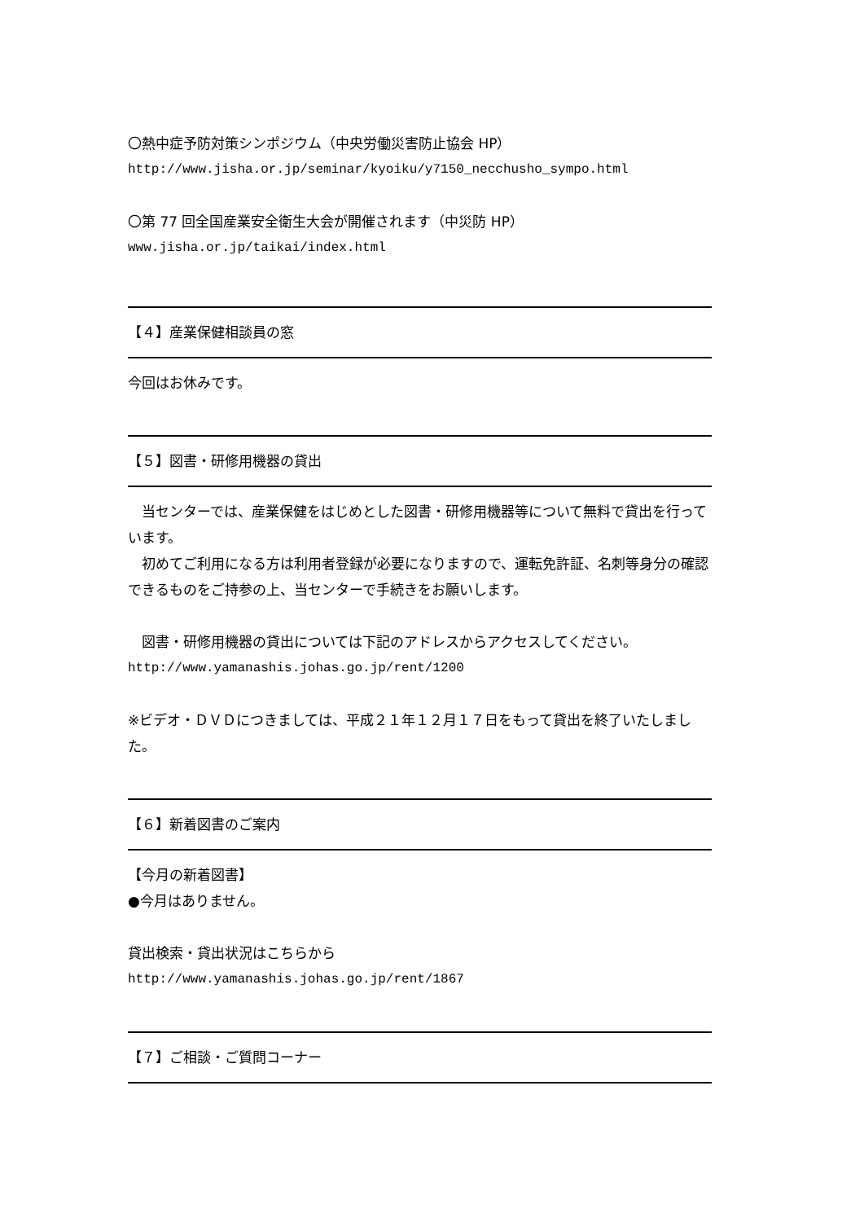〇熱中症予防対策シンポジウム（中央労働災害防止協会 HP）
http://www.jisha.or.jp/seminar/kyoiku/y7150_necchusho_sympo.html
〇第 77 回全国産業安全衛生大会が開催されます（中災防 HP）
www.jisha.or.jp/taikai/index.html
【４】産業保健相談員の窓
今回はお休みです。
【５】図書・研修用機器の貸出
　当センターでは、産業保健をはじめとした図書・研修用機器等について無料で貸出を行っています。
　初めてご利用になる方は利用者登録が必要になりますので、運転免許証、名刺等身分の確認できるものをご持参の上、当センターで手続きをお願いします。
　図書・研修用機器の貸出については下記のアドレスからアクセスしてください。
http://www.yamanashis.johas.go.jp/rent/1200
※ビデオ・ＤＶＤにつきましては、平成２１年１２月１７日をもって貸出を終了いたしました。
【６】新着図書のご案内
【今月の新着図書】
●今月はありません。
貸出検索・貸出状況はこちらから
http://www.yamanashis.johas.go.jp/rent/1867
【７】ご相談・ご質問コーナー